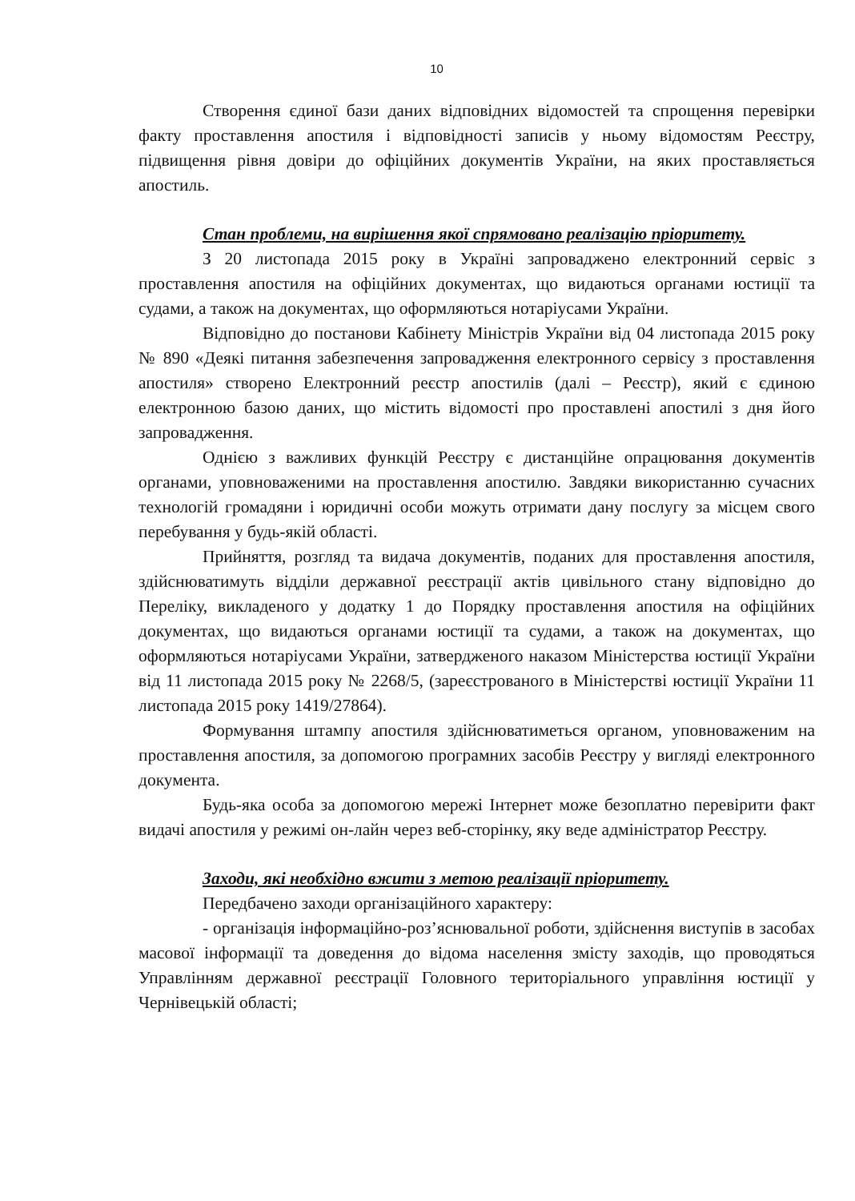10
Створення єдиної бази даних відповідних відомостей та спрощення перевірки факту проставлення апостиля і відповідності записів у ньому відомостям Реєстру, підвищення рівня довіри до офіційних документів України, на яких проставляється апостиль.
Стан проблеми, на вирішення якої спрямовано реалізацію пріоритету.
З 20 листопада 2015 року в Україні запроваджено електронний сервіс з проставлення апостиля на офіційних документах, що видаються органами юстиції та судами, а також на документах, що оформляються нотаріусами України.
Відповідно до постанови Кабінету Міністрів України від 04 листопада 2015 року № 890 «Деякі питання забезпечення запровадження електронного сервісу з проставлення апостиля» створено Електронний реєстр апостилів (далі – Реєстр), який є єдиною електронною базою даних, що містить відомості про проставлені апостилі з дня його запровадження.
Однією з важливих функцій Реєстру є дистанційне опрацювання документів органами, уповноваженими на проставлення апостилю. Завдяки використанню сучасних технологій громадяни і юридичні особи можуть отримати дану послугу за місцем свого перебування у будь-якій області.
Прийняття, розгляд та видача документів, поданих для проставлення апостиля, здійснюватимуть відділи державної реєстрації актів цивільного стану відповідно до Переліку, викладеного у додатку 1 до Порядку проставлення апостиля на офіційних документах, що видаються органами юстиції та судами, а також на документах, що оформляються нотаріусами України, затвердженого наказом Міністерства юстиції України від 11 листопада 2015 року № 2268/5, (зареєстрованого в Міністерстві юстиції України 11 листопада 2015 року 1419/27864).
Формування штампу апостиля здійснюватиметься органом, уповноваженим на проставлення апостиля, за допомогою програмних засобів Реєстру у вигляді електронного документа.
Будь-яка особа за допомогою мережі Інтернет може безоплатно перевірити факт видачі апостиля у режимі он-лайн через веб-сторінку, яку веде адміністратор Реєстру.
Заходи, які необхідно вжити з метою реалізації пріоритету.
Передбачено заходи організаційного характеру:
- організація інформаційно-роз’яснювальної роботи, здійснення виступів в засобах масової інформації та доведення до відома населення змісту заходів, що проводяться Управлінням державної реєстрації Головного територіального управління юстиції у Чернівецькій області;